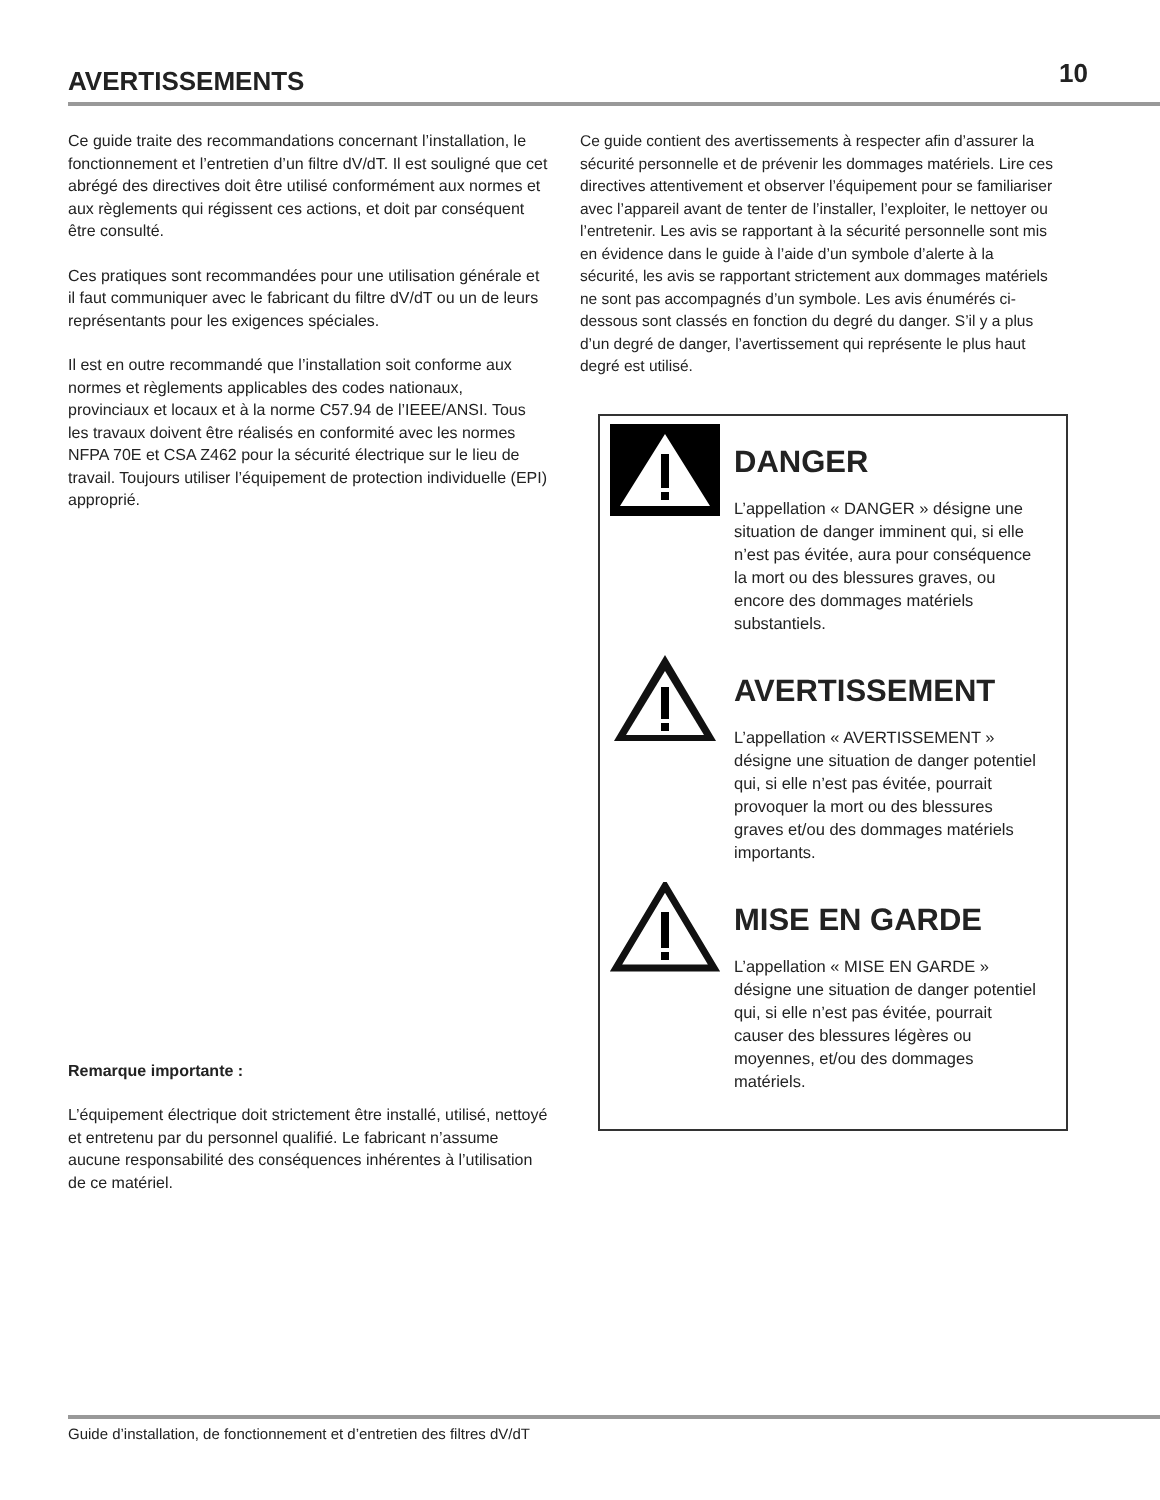AVERTISSEMENTS
10
Ce guide traite des recommandations concernant l’installation, le fonctionnement et l’entretien d’un filtre dV/dT. Il est souligné que cet abrégé des directives doit être utilisé conformément aux normes et aux règlements qui régissent ces actions, et doit par conséquent être consulté.
Ces pratiques sont recommandées pour une utilisation générale et il faut communiquer avec le fabricant du filtre dV/dT ou un de leurs représentants pour les exigences spéciales.
Il est en outre recommandé que l’installation soit conforme aux normes et règlements applicables des codes nationaux, provinciaux et locaux et à la norme C57.94 de l’IEEE/ANSI. Tous les travaux doivent être réalisés en conformité avec les normes NFPA 70E et CSA Z462 pour la sécurité électrique sur le lieu de travail. Toujours utiliser l’équipement de protection individuelle (EPI) approprié.
Remarque importante :
L’équipement électrique doit strictement être installé, utilisé, nettoyé et entretenu par du personnel qualifié. Le fabricant n’assume aucune responsabilité des conséquences inhérentes à l’utilisation de ce matériel.
Ce guide contient des avertissements à respecter afin d’assurer la sécurité personnelle et de prévenir les dommages matériels. Lire ces directives attentivement et observer l’équipement pour se familiariser avec l’appareil avant de tenter de l’installer, l’exploiter, le nettoyer ou l’entretenir. Les avis se rapportant à la sécurité personnelle sont mis en évidence dans le guide à l’aide d’un symbole d’alerte à la sécurité, les avis se rapportant strictement aux dommages matériels ne sont pas accompagnés d’un symbole. Les avis énumérés ci-dessous sont classés en fonction du degré du danger. S’il y a plus d’un degré de danger, l’avertissement qui représente le plus haut degré est utilisé.
DANGER
L’appellation « DANGER » désigne une situation de danger imminent qui, si elle n’est pas évitée, aura pour conséquence la mort ou des blessures graves, ou encore des dommages matériels substantiels.
AVERTISSEMENT
L’appellation « AVERTISSEMENT » désigne une situation de danger potentiel qui, si elle n’est pas évitée, pourrait provoquer la mort ou des blessures graves et/ou des dommages matériels importants.
MISE EN GARDE
L’appellation « MISE EN GARDE » désigne une situation de danger potentiel qui, si elle n’est pas évitée, pourrait causer des blessures légères ou moyennes, et/ou des dommages matériels.
Guide d’installation, de fonctionnement et d’entretien des filtres dV/dT